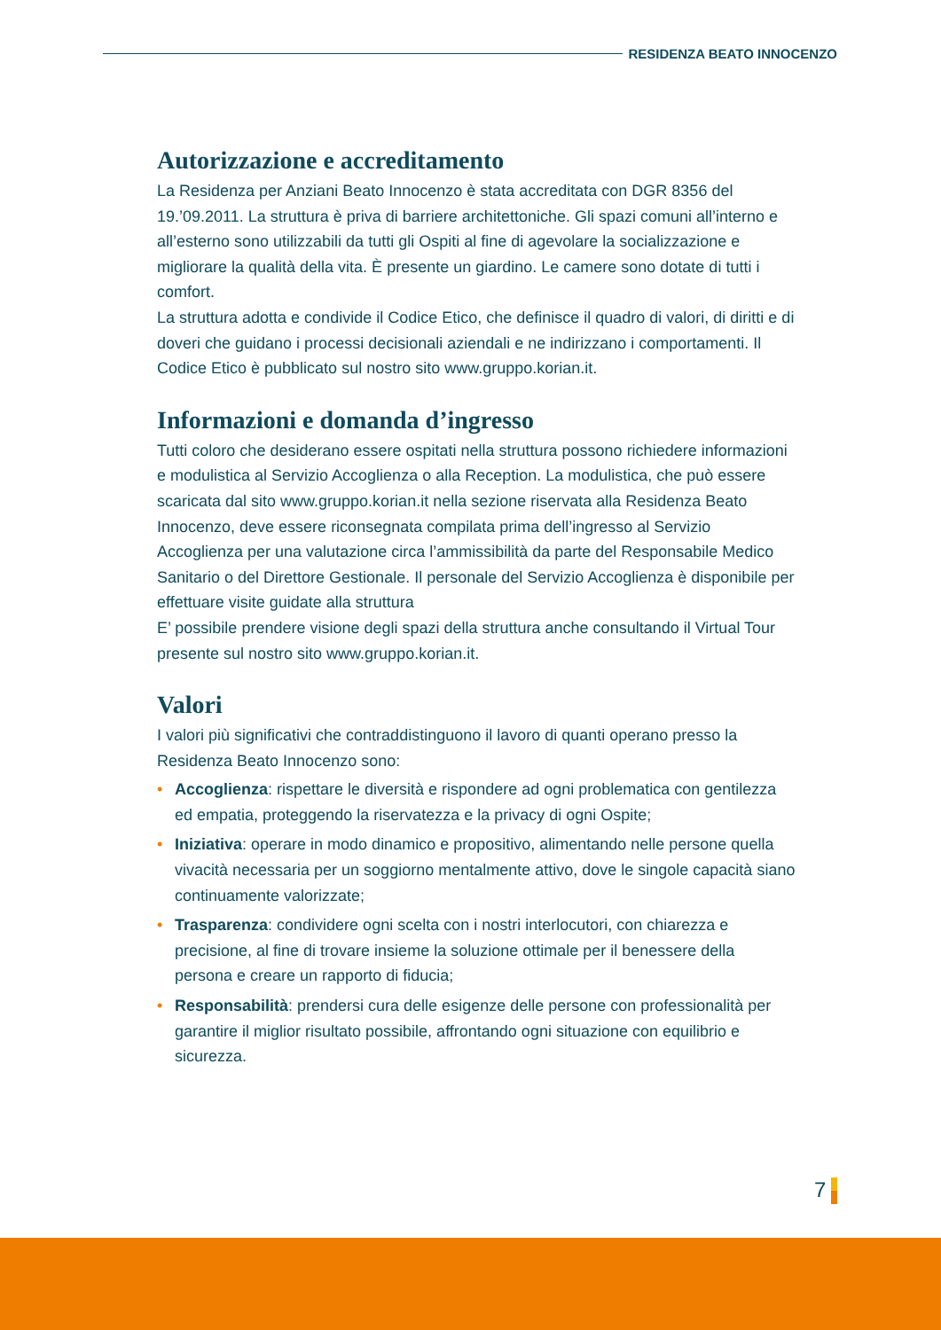RESIDENZA BEATO INNOCENZO
Autorizzazione e accreditamento
La Residenza per Anziani Beato Innocenzo è stata accreditata con DGR 8356 del 19.’09.2011. La struttura è priva di barriere architettoniche. Gli spazi comuni all’interno e all’esterno sono utilizzabili da tutti gli Ospiti al fine di agevolare la socializzazione e migliorare la qualità della vita. È presente un giardino. Le camere sono dotate di tutti i comfort.
La struttura adotta e condivide il Codice Etico, che definisce il quadro di valori, di diritti e di doveri che guidano i processi decisionali aziendali e ne indirizzano i comportamenti. Il Codice Etico è pubblicato sul nostro sito www.gruppo.korian.it.
Informazioni e domanda d’ingresso
Tutti coloro che desiderano essere ospitati nella struttura possono richiedere informazioni e modulistica al Servizio Accoglienza o alla Reception. La modulistica, che può essere scaricata dal sito www.gruppo.korian.it nella sezione riservata alla Residenza Beato Innocenzo, deve essere riconsegnata compilata prima dell’ingresso al Servizio Accoglienza per una valutazione circa l’ammissibilità da parte del Responsabile Medico Sanitario o del Direttore Gestionale. Il personale del Servizio Accoglienza è disponibile per effettuare visite guidate alla struttura
E’ possibile prendere visione degli spazi della struttura anche consultando il Virtual Tour presente sul nostro sito www.gruppo.korian.it.
Valori
I valori più significativi che contraddistinguono il lavoro di quanti operano presso la Residenza Beato Innocenzo sono:
• Accoglienza: rispettare le diversità e rispondere ad ogni problematica con gentilezza ed empatia, proteggendo la riservatezza e la privacy di ogni Ospite;
• Iniziativa: operare in modo dinamico e propositivo, alimentando nelle persone quella vivacità necessaria per un soggiorno mentalmente attivo, dove le singole capacità siano continuamente valorizzate;
• Trasparenza: condividere ogni scelta con i nostri interlocutori, con chiarezza e precisione, al fine di trovare insieme la soluzione ottimale per il benessere della persona e creare un rapporto di fiducia;
• Responsabilità: prendersi cura delle esigenze delle persone con professionalità per garantire il miglior risultato possibile, affrontando ogni situazione con equilibrio e sicurezza.
7